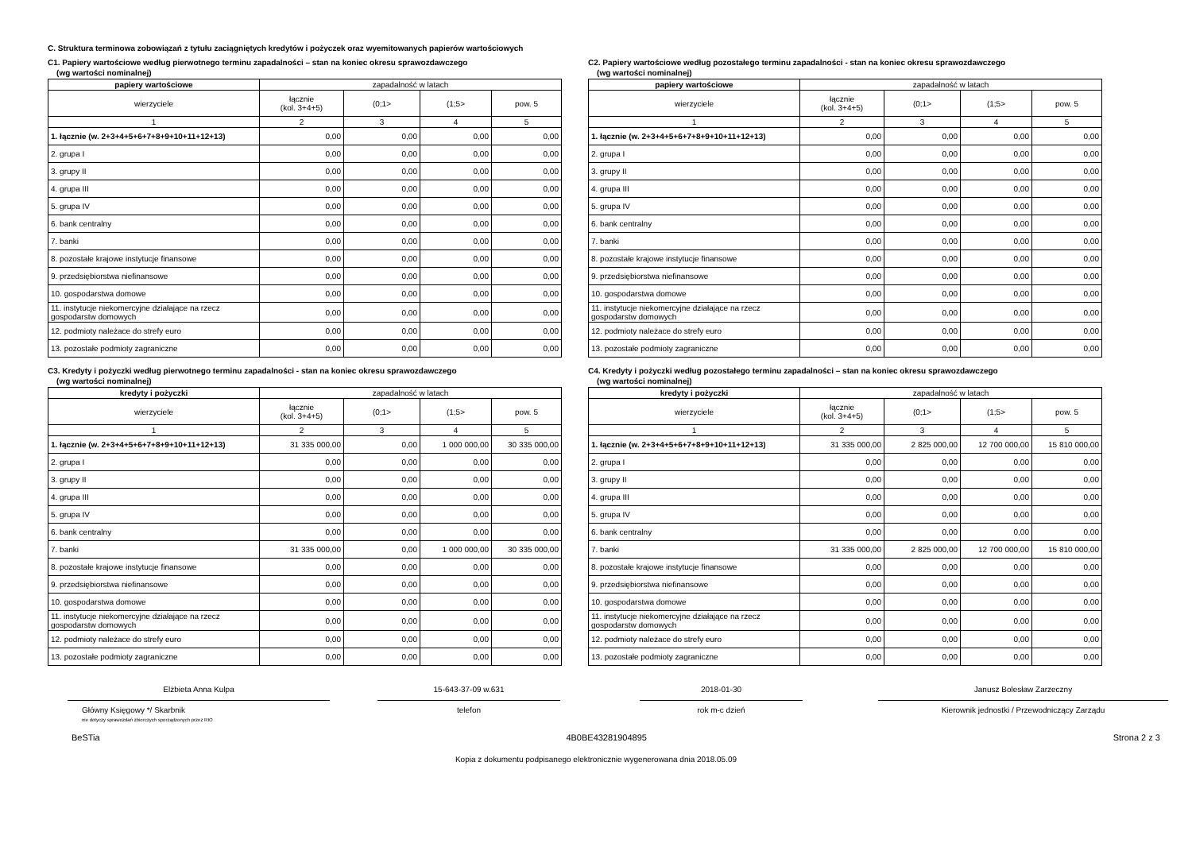C. Struktura terminowa zobowiązań z tytułu zaciągniętych kredytów i pożyczek oraz wyemitowanych papierów wartościowych
C1. Papiery wartościowe według pierwotnego terminu zapadalności – stan na koniec okresu sprawozdawczego
(wg wartości nominalnej)
| papiery wartościowe | zapadalność w latach | | | |
| --- | --- | --- | --- | --- |
| wierzyciele | łącznie (kol. 3+4+5) | (0;1> | (1;5> | pow. 5 |
| 1 | 2 | 3 | 4 | 5 |
| 1. łącznie (w. 2+3+4+5+6+7+8+9+10+11+12+13) | 0,00 | 0,00 | 0,00 | 0,00 |
| 2. grupa I | 0,00 | 0,00 | 0,00 | 0,00 |
| 3. grupy II | 0,00 | 0,00 | 0,00 | 0,00 |
| 4. grupa III | 0,00 | 0,00 | 0,00 | 0,00 |
| 5. grupa IV | 0,00 | 0,00 | 0,00 | 0,00 |
| 6. bank centralny | 0,00 | 0,00 | 0,00 | 0,00 |
| 7. banki | 0,00 | 0,00 | 0,00 | 0,00 |
| 8. pozostałe krajowe instytucje finansowe | 0,00 | 0,00 | 0,00 | 0,00 |
| 9. przedsiębiorstwa niefinansowe | 0,00 | 0,00 | 0,00 | 0,00 |
| 10. gospodarstwa domowe | 0,00 | 0,00 | 0,00 | 0,00 |
| 11. instytucje niekomercyjne działające na rzecz gospodarstw domowych | 0,00 | 0,00 | 0,00 | 0,00 |
| 12. podmioty należace do strefy euro | 0,00 | 0,00 | 0,00 | 0,00 |
| 13. pozostałe podmioty zagraniczne | 0,00 | 0,00 | 0,00 | 0,00 |
C2. Papiery wartościowe według pozostałego terminu zapadalności - stan na koniec okresu sprawozdawczego
(wg wartości nominalnej)
| papiery wartościowe | zapadalność w latach | | | |
| --- | --- | --- | --- | --- |
| wierzyciele | łącznie (kol. 3+4+5) | (0;1> | (1;5> | pow. 5 |
| 1 | 2 | 3 | 4 | 5 |
| 1. łącznie (w. 2+3+4+5+6+7+8+9+10+11+12+13) | 0,00 | 0,00 | 0,00 | 0,00 |
| 2. grupa I | 0,00 | 0,00 | 0,00 | 0,00 |
| 3. grupy II | 0,00 | 0,00 | 0,00 | 0,00 |
| 4. grupa III | 0,00 | 0,00 | 0,00 | 0,00 |
| 5. grupa IV | 0,00 | 0,00 | 0,00 | 0,00 |
| 6. bank centralny | 0,00 | 0,00 | 0,00 | 0,00 |
| 7. banki | 0,00 | 0,00 | 0,00 | 0,00 |
| 8. pozostałe krajowe instytucje finansowe | 0,00 | 0,00 | 0,00 | 0,00 |
| 9. przedsiębiorstwa niefinansowe | 0,00 | 0,00 | 0,00 | 0,00 |
| 10. gospodarstwa domowe | 0,00 | 0,00 | 0,00 | 0,00 |
| 11. instytucje niekomercyjne działające na rzecz gospodarstw domowych | 0,00 | 0,00 | 0,00 | 0,00 |
| 12. podmioty należace do strefy euro | 0,00 | 0,00 | 0,00 | 0,00 |
| 13. pozostałe podmioty zagraniczne | 0,00 | 0,00 | 0,00 | 0,00 |
C3. Kredyty i pożyczki według pierwotnego terminu zapadalności - stan na koniec okresu sprawozdawczego
(wg wartości nominalnej)
| kredyty i pożyczki | zapadalność w latach | | | |
| --- | --- | --- | --- | --- |
| wierzyciele | łącznie (kol. 3+4+5) | (0;1> | (1;5> | pow. 5 |
| 1 | 2 | 3 | 4 | 5 |
| 1. łącznie (w. 2+3+4+5+6+7+8+9+10+11+12+13) | 31 335 000,00 | 0,00 | 1 000 000,00 | 30 335 000,00 |
| 2. grupa I | 0,00 | 0,00 | 0,00 | 0,00 |
| 3. grupy II | 0,00 | 0,00 | 0,00 | 0,00 |
| 4. grupa III | 0,00 | 0,00 | 0,00 | 0,00 |
| 5. grupa IV | 0,00 | 0,00 | 0,00 | 0,00 |
| 6. bank centralny | 0,00 | 0,00 | 0,00 | 0,00 |
| 7. banki | 31 335 000,00 | 0,00 | 1 000 000,00 | 30 335 000,00 |
| 8. pozostałe krajowe instytucje finansowe | 0,00 | 0,00 | 0,00 | 0,00 |
| 9. przedsiębiorstwa niefinansowe | 0,00 | 0,00 | 0,00 | 0,00 |
| 10. gospodarstwa domowe | 0,00 | 0,00 | 0,00 | 0,00 |
| 11. instytucje niekomercyjne działające na rzecz gospodarstw domowych | 0,00 | 0,00 | 0,00 | 0,00 |
| 12. podmioty należace do strefy euro | 0,00 | 0,00 | 0,00 | 0,00 |
| 13. pozostałe podmioty zagraniczne | 0,00 | 0,00 | 0,00 | 0,00 |
C4. Kredyty i pożyczki według pozostałego terminu zapadalności – stan na koniec okresu sprawozdawczego
(wg wartości nominalnej)
| kredyty i pożyczki | zapadalność w latach | | | |
| --- | --- | --- | --- | --- |
| wierzyciele | łącznie (kol. 3+4+5) | (0;1> | (1;5> | pow. 5 |
| 1 | 2 | 3 | 4 | 5 |
| 1. łącznie (w. 2+3+4+5+6+7+8+9+10+11+12+13) | 31 335 000,00 | 2 825 000,00 | 12 700 000,00 | 15 810 000,00 |
| 2. grupa I | 0,00 | 0,00 | 0,00 | 0,00 |
| 3. grupy II | 0,00 | 0,00 | 0,00 | 0,00 |
| 4. grupa III | 0,00 | 0,00 | 0,00 | 0,00 |
| 5. grupa IV | 0,00 | 0,00 | 0,00 | 0,00 |
| 6. bank centralny | 0,00 | 0,00 | 0,00 | 0,00 |
| 7. banki | 31 335 000,00 | 2 825 000,00 | 12 700 000,00 | 15 810 000,00 |
| 8. pozostałe krajowe instytucje finansowe | 0,00 | 0,00 | 0,00 | 0,00 |
| 9. przedsiębiorstwa niefinansowe | 0,00 | 0,00 | 0,00 | 0,00 |
| 10. gospodarstwa domowe | 0,00 | 0,00 | 0,00 | 0,00 |
| 11. instytucje niekomercyjne działające na rzecz gospodarstw domowych | 0,00 | 0,00 | 0,00 | 0,00 |
| 12. podmioty należace do strefy euro | 0,00 | 0,00 | 0,00 | 0,00 |
| 13. pozostałe podmioty zagraniczne | 0,00 | 0,00 | 0,00 | 0,00 |
Elżbieta Anna Kulpa
Główny Księgowy */ Skarbnik
nie dotyczy sprawozdań zbiorczych sporządzonych przez RIO
15-643-37-09 w.631
telefon
2018-01-30
rok m-c dzień
Janusz Bolesław Zarzeczny
Kierownik jednostki / Przewodniczący Zarządu
BeSTia 4B0BE43281904895 Strona 2 z 3
Kopia z dokumentu podpisanego elektronicznie wygenerowana dnia 2018.05.09